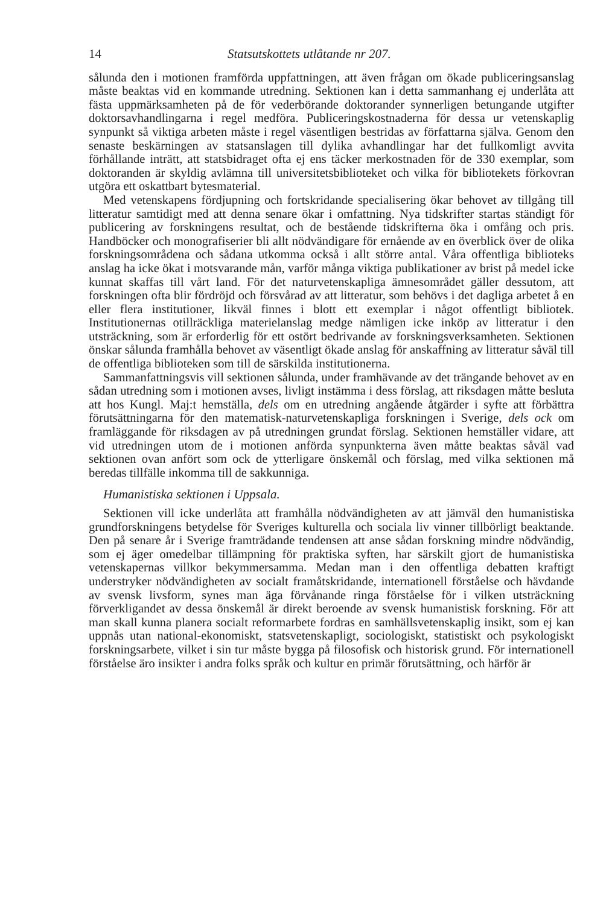14 Statsutskottets utlåtande nr 207.
sålunda den i motionen framförda uppfattningen, att även frågan om ökade publiceringsanslag måste beaktas vid en kommande utredning. Sektionen kan i detta sammanhang ej underlåta att fästa uppmärksamheten på de för vederbörande doktorander synnerligen betungande utgifter doktorsavhandlingarna i regel medföra. Publiceringskostnaderna för dessa ur vetenskaplig synpunkt så viktiga arbeten måste i regel väsentligen bestridas av författarna själva. Genom den senaste beskärningen av statsanslagen till dylika avhandlingar har det fullkomligt avvita förhållande inträtt, att statsbidraget ofta ej ens täcker merkostnaden för de 330 exemplar, som doktoranden är skyldig avlämna till universitetsbiblioteket och vilka för bibliotekets förkovran utgöra ett oskattbart bytesmaterial.
Med vetenskapens fördjupning och fortskridande specialisering ökar behovet av tillgång till litteratur samtidigt med att denna senare ökar i omfattning. Nya tidskrifter startas ständigt för publicering av forskningens resultat, och de bestående tidskrifterna öka i omfång och pris. Handböcker och monografiserier bli allt nödvändigare för ernående av en överblick över de olika forskningsområdena och sådana utkomma också i allt större antal. Våra offentliga biblioteks anslag ha icke ökat i motsvarande mån, varför många viktiga publikationer av brist på medel icke kunnat skaffas till vårt land. För det naturvetenskapliga ämnesområdet gäller dessutom, att forskningen ofta blir fördröjd och försvårad av att litteratur, som behövs i det dagliga arbetet å en eller flera institutioner, likväl finnes i blott ett exemplar i något offentligt bibliotek. Institutionernas otillräckliga materielanslag medge nämligen icke inköp av litteratur i den utsträckning, som är erforderlig för ett ostört bedrivande av forskningsverksamheten. Sektionen önskar sålunda framhålla behovet av väsentligt ökade anslag för anskaffning av litteratur såväl till de offentliga biblioteken som till de särskilda institutionerna.
Sammanfattningsvis vill sektionen sålunda, under framhävande av det trängande behovet av en sådan utredning som i motionen avses, livligt instämma i dess förslag, att riksdagen måtte besluta att hos Kungl. Maj:t hemställa, dels om en utredning angående åtgärder i syfte att förbättra förutsättningarna för den matematisk-naturvetenskapliga forskningen i Sverige, dels ock om framläggande för riksdagen av på utredningen grundat förslag. Sektionen hemställer vidare, att vid utredningen utom de i motionen anförda synpunkterna även måtte beaktas såväl vad sektionen ovan anfört som ock de ytterligare önskemål och förslag, med vilka sektionen må beredas tillfälle inkomma till de sakkunniga.
Humanistiska sektionen i Uppsala.
Sektionen vill icke underlåta att framhålla nödvändigheten av att jämväl den humanistiska grundforskningens betydelse för Sveriges kulturella och sociala liv vinner tillbörligt beaktande. Den på senare år i Sverige framträdande tendensen att anse sådan forskning mindre nödvändig, som ej äger omedelbar tillämpning för praktiska syften, har särskilt gjort de humanistiska vetenskapernas villkor bekymmersamma. Medan man i den offentliga debatten kraftigt understryker nödvändigheten av socialt framåtskridande, internationell förståelse och hävdande av svensk livsform, synes man äga förvånande ringa förståelse för i vilken utsträckning förverkligandet av dessa önskemål är direkt beroende av svensk humanistisk forskning. För att man skall kunna planera socialt reformarbete fordras en samhällsvetenskaplig insikt, som ej kan uppnås utan national-ekonomiskt, statsvetenskapligt, sociologiskt, statistiskt och psykologiskt forskningsarbete, vilket i sin tur måste bygga på filosofisk och historisk grund. För internationell förståelse äro insikter i andra folks språk och kultur en primär förutsättning, och härför är